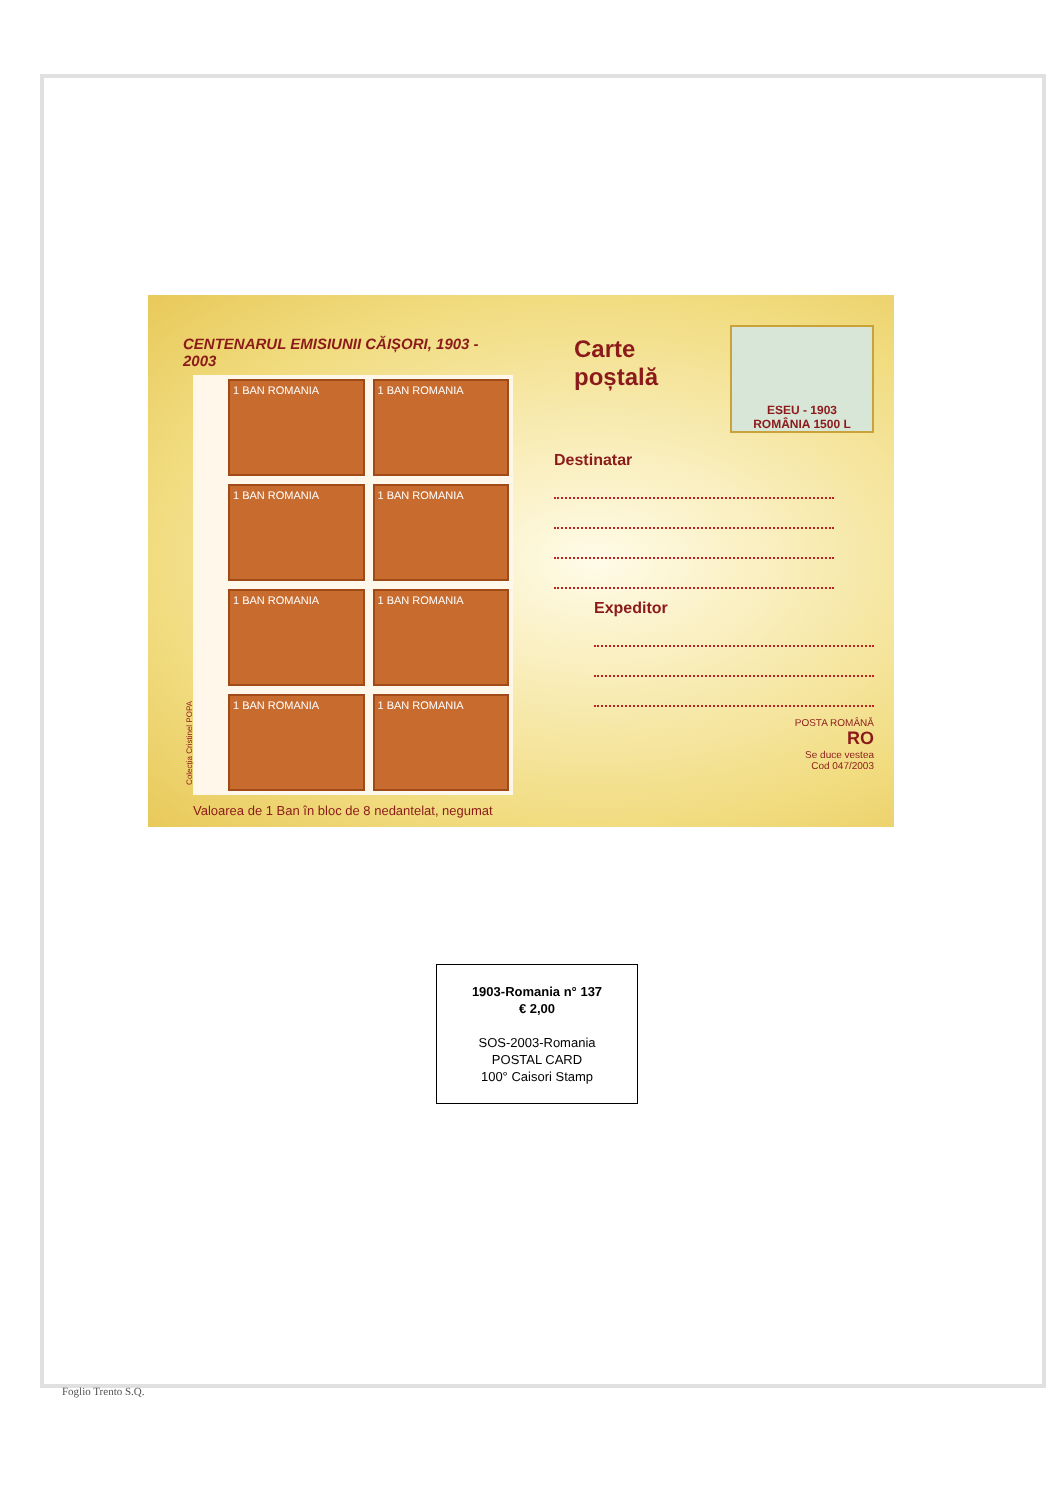CENTENARUL EMISIUNII CĂIȘORI, 1903 - 2003
1 BAN ROMANIA
1 BAN ROMANIA
1 BAN ROMANIA
1 BAN ROMANIA
1 BAN ROMANIA
1 BAN ROMANIA
1 BAN ROMANIA
1 BAN ROMANIA
Colecția Cristinel POPA
Valoarea de 1 Ban în bloc de 8 nedantelat, negumat
ESEU - 1903
ROMÂNIA 1500 L
Carte
poștală
Destinatar
Expeditor
POSTA ROMÂNĂ
RO
Se duce vestea
Cod 047/2003
1903-Romania n° 137
€ 2,00
SOS-2003-Romania
POSTAL CARD
100° Caisori Stamp
Foglio Trento S.Q.